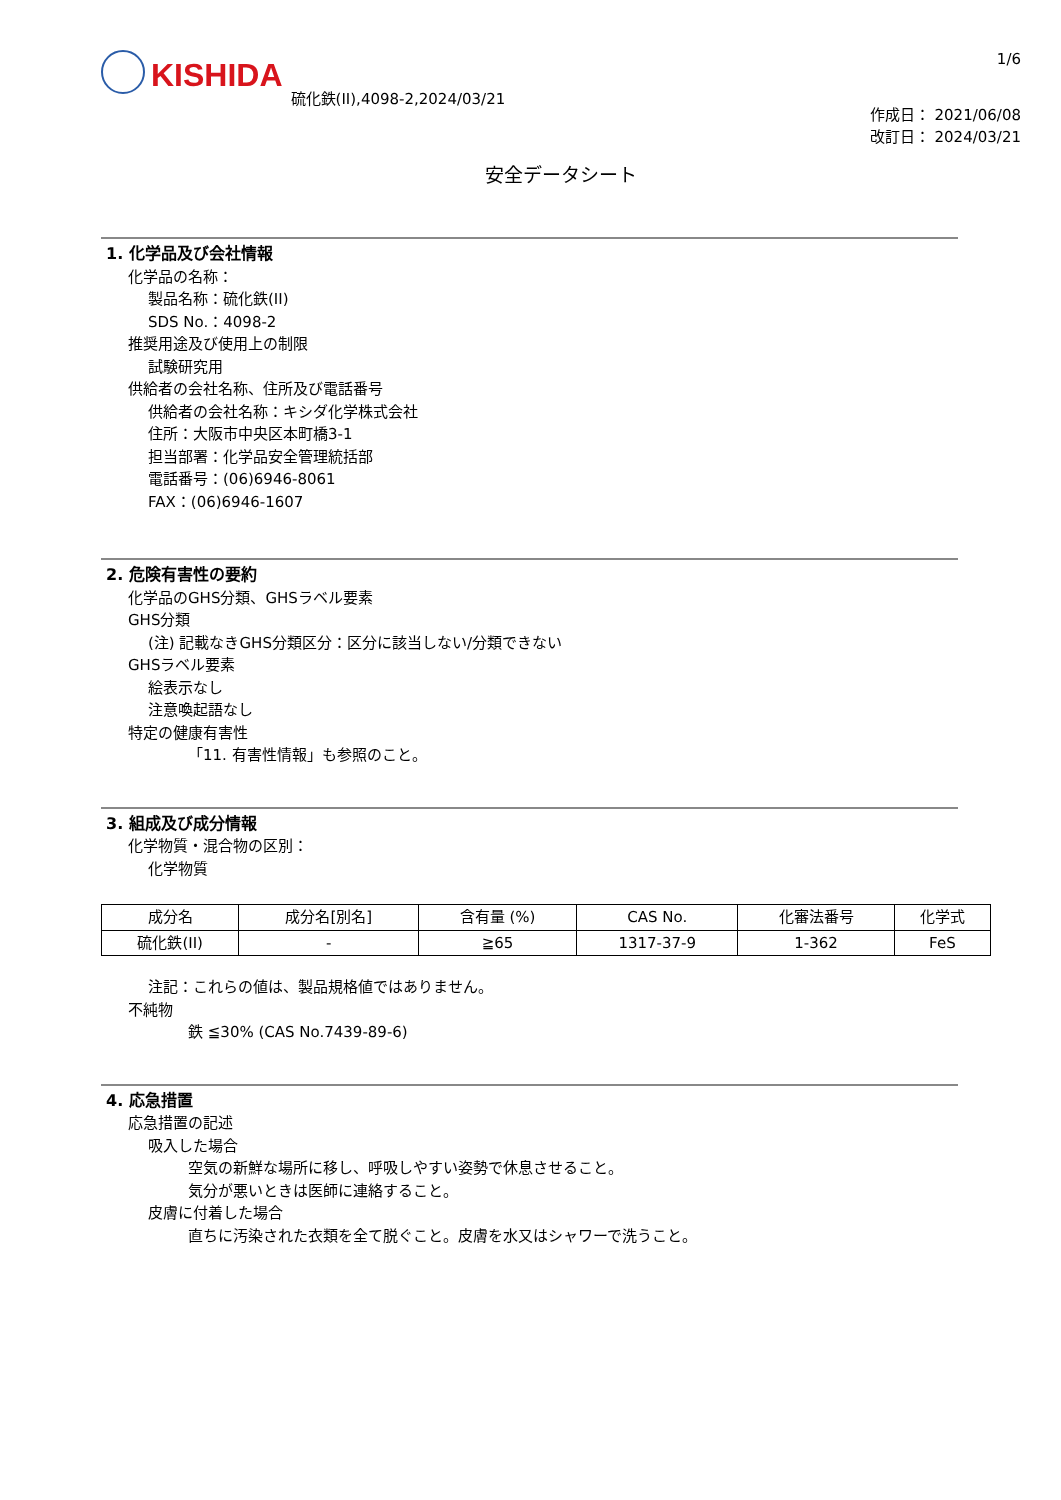KISHIDA 硫化鉄(II),4098-2,2024/03/21
1/6
作成日： 2021/06/08
改訂日： 2024/03/21
安全データシート
1. 化学品及び会社情報
化学品の名称：
製品名称：硫化鉄(II)
SDS No.：4098-2
推奨用途及び使用上の制限
試験研究用
供給者の会社名称、住所及び電話番号
供給者の会社名称：キシダ化学株式会社
住所：大阪市中央区本町橋3-1
担当部署：化学品安全管理統括部
電話番号：(06)6946-8061
FAX：(06)6946-1607
2. 危険有害性の要約
化学品のGHS分類、GHSラベル要素
GHS分類
(注) 記載なきGHS分類区分：区分に該当しない/分類できない
GHSラベル要素
絵表示なし
注意喚起語なし
特定の健康有害性
「11. 有害性情報」も参照のこと。
3. 組成及び成分情報
化学物質・混合物の区別：
化学物質
| 成分名 | 成分名[別名] | 含有量 (%) | CAS No. | 化審法番号 | 化学式 |
| --- | --- | --- | --- | --- | --- |
| 硫化鉄(II) | - | ≧65 | 1317-37-9 | 1-362 | FeS |
注記：これらの値は、製品規格値ではありません。
不純物
鉄 ≦30% (CAS No.7439-89-6)
4. 応急措置
応急措置の記述
吸入した場合
空気の新鮮な場所に移し、呼吸しやすい姿勢で休息させること。
気分が悪いときは医師に連絡すること。
皮膚に付着した場合
直ちに汚染された衣類を全て脱ぐこと。皮膚を水又はシャワーで洗うこと。